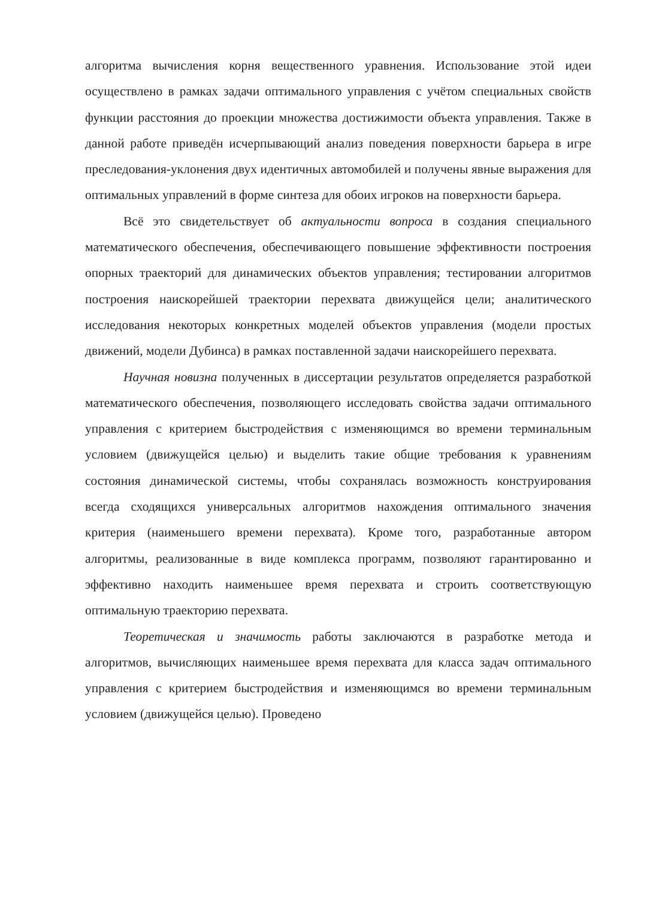алгоритма вычисления корня вещественного уравнения. Использование этой идеи осуществлено в рамках задачи оптимального управления с учётом специальных свойств функции расстояния до проекции множества достижимости объекта управления. Также в данной работе приведён исчерпывающий анализ поведения поверхности барьера в игре преследования-уклонения двух идентичных автомобилей и получены явные выражения для оптимальных управлений в форме синтеза для обоих игроков на поверхности барьера.
Всё это свидетельствует об актуальности вопроса в создания специального математического обеспечения, обеспечивающего повышение эффективности построения опорных траекторий для динамических объектов управления; тестировании алгоритмов построения наискорейшей траектории перехвата движущейся цели; аналитического исследования некоторых конкретных моделей объектов управления (модели простых движений, модели Дубинса) в рамках поставленной задачи наискорейшего перехвата.
Научная новизна полученных в диссертации результатов определяется разработкой математического обеспечения, позволяющего исследовать свойства задачи оптимального управления с критерием быстродействия с изменяющимся во времени терминальным условием (движущейся целью) и выделить такие общие требования к уравнениям состояния динамической системы, чтобы сохранялась возможность конструирования всегда сходящихся универсальных алгоритмов нахождения оптимального значения критерия (наименьшего времени перехвата). Кроме того, разработанные автором алгоритмы, реализованные в виде комплекса программ, позволяют гарантированно и эффективно находить наименьшее время перехвата и строить соответствующую оптимальную траекторию перехвата.
Теоретическая и значимость работы заключаются в разработке метода и алгоритмов, вычисляющих наименьшее время перехвата для класса задач оптимального управления с критерием быстродействия и изменяющимся во времени терминальным условием (движущейся целью). Проведено